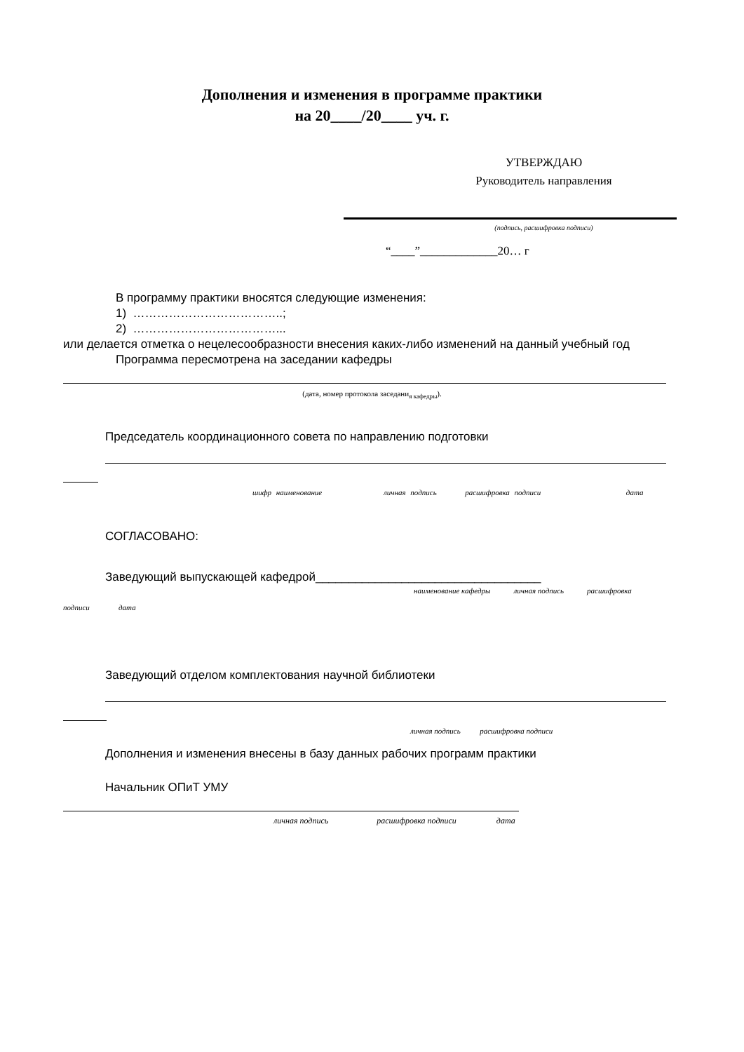Дополнения и изменения в программе практики
на 20____/20____ уч. г.
УТВЕРЖДАЮ
Руководитель направления
(подпись, расшифровка подписи)
“____”_____________20… г
В программу практики вносятся следующие изменения:
1) ………………………………..;
2) ………………………………...
или делается отметка о нецелесообразности внесения каких-либо изменений на данный учебный год
Программа пересмотрена на заседании кафедры
(дата, номер протокола заседани<sub>я кафедры</sub>).
Председатель координационного совета по направлению подготовки
шифр наименование личная подпись расшифровка подписи дата
СОГЛАСОВАНО:
Заведующий выпускающей кафедрой__________________________________
наименование кафедры личная подпись расшифровка
подписи дата
Заведующий отделом комплектования научной библиотеки
личная подпись расшифровка подписи
Дополнения и изменения внесены в базу данных рабочих программ практики
Начальник ОПиТ УМУ
личная подпись расшифровка подписи дата